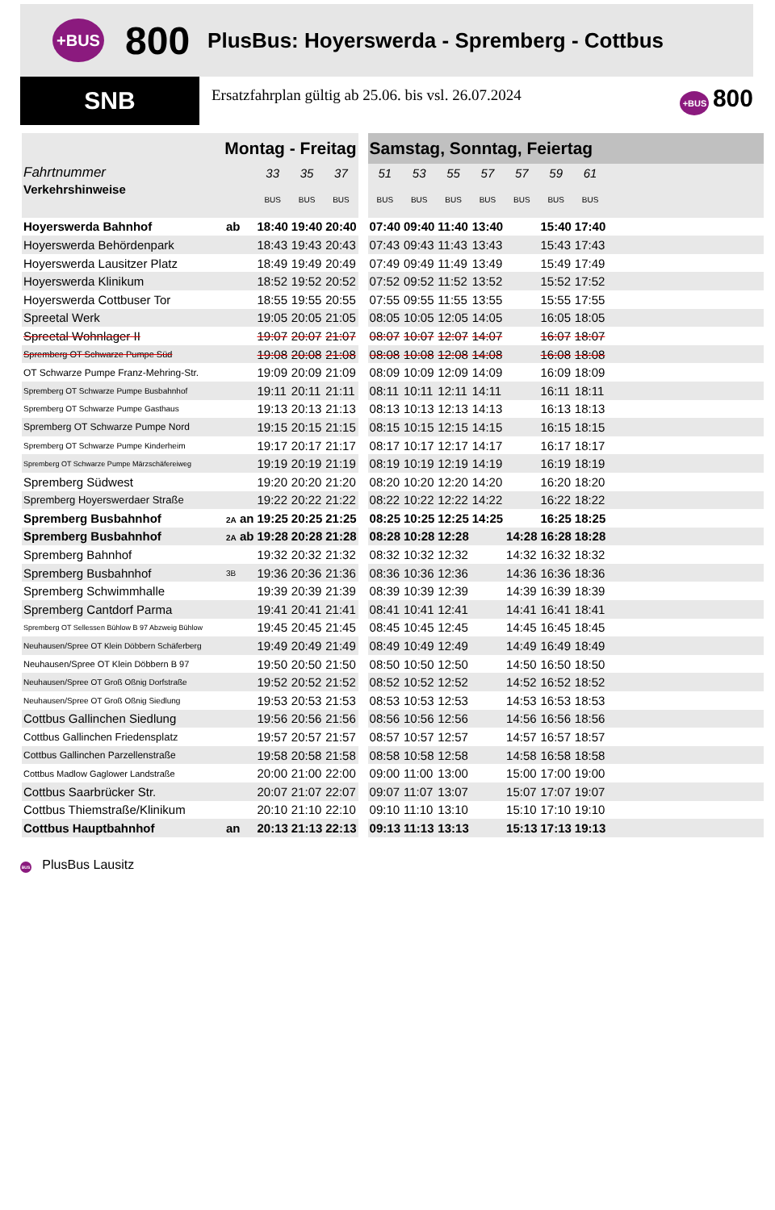+BUS 800 PlusBus: Hoyerswerda - Spremberg - Cottbus
SNB
Ersatzfahrplan gültig ab 25.06. bis vsl. 26.07.2024
+BUS 800
| Montag - Freitag | | | | | | Samstag, Sonntag, Feiertag | | | | | | | |
| Fahrtnummer | | 33 | 35 | 37 | | 51 | 53 | 55 | 57 | 57 | 59 | 61 | |
| Verkehrshinweise | | BUS | BUS | BUS | | BUS | BUS | BUS | BUS | BUS | BUS | BUS | |
| Hoyerswerda Bahnhof | ab | 18:40 | 19:40 | 20:40 | | 07:40 | 09:40 | 11:40 | 13:40 | | 15:40 | 17:40 | |
| Hoyerswerda Behördenpark | | 18:43 | 19:43 | 20:43 | | 07:43 | 09:43 | 11:43 | 13:43 | | 15:43 | 17:43 | |
| Hoyerswerda Lausitzer Platz | | 18:49 | 19:49 | 20:49 | | 07:49 | 09:49 | 11:49 | 13:49 | | 15:49 | 17:49 | |
| Hoyerswerda Klinikum | | 18:52 | 19:52 | 20:52 | | 07:52 | 09:52 | 11:52 | 13:52 | | 15:52 | 17:52 | |
| Hoyerswerda Cottbuser Tor | | 18:55 | 19:55 | 20:55 | | 07:55 | 09:55 | 11:55 | 13:55 | | 15:55 | 17:55 | |
| Spreetal Werk | | 19:05 | 20:05 | 21:05 | | 08:05 | 10:05 | 12:05 | 14:05 | | 16:05 | 18:05 | |
| Spreetal Wohnlager II | | 19:07 | 20:07 | 21:07 | | 08:07 | 10:07 | 12:07 | 14:07 | | 16:07 | 18:07 | |
| Spremberg OT Schwarze Pumpe Süd | | 19:08 | 20:08 | 21:08 | | 08:08 | 10:08 | 12:08 | 14:08 | | 16:08 | 18:08 | |
| OT Schwarze Pumpe Franz-Mehring-Str. | | 19:09 | 20:09 | 21:09 | | 08:09 | 10:09 | 12:09 | 14:09 | | 16:09 | 18:09 | |
| Spremberg OT Schwarze Pumpe Busbahnhof | | 19:11 | 20:11 | 21:11 | | 08:11 | 10:11 | 12:11 | 14:11 | | 16:11 | 18:11 | |
| Spremberg OT Schwarze Pumpe Gasthaus | | 19:13 | 20:13 | 21:13 | | 08:13 | 10:13 | 12:13 | 14:13 | | 16:13 | 18:13 | |
| Spremberg OT Schwarze Pumpe Nord | | 19:15 | 20:15 | 21:15 | | 08:15 | 10:15 | 12:15 | 14:15 | | 16:15 | 18:15 | |
| Spremberg OT Schwarze Pumpe Kinderheim | | 19:17 | 20:17 | 21:17 | | 08:17 | 10:17 | 12:17 | 14:17 | | 16:17 | 18:17 | |
| Spremberg OT Schwarze Pumpe Märzschäfereiweg | | 19:19 | 20:19 | 21:19 | | 08:19 | 10:19 | 12:19 | 14:19 | | 16:19 | 18:19 | |
| Spremberg Südwest | | 19:20 | 20:20 | 21:20 | | 08:20 | 10:20 | 12:20 | 14:20 | | 16:20 | 18:20 | |
| Spremberg Hoyerswerdaer Straße | | 19:22 | 20:22 | 21:22 | | 08:22 | 10:22 | 12:22 | 14:22 | | 16:22 | 18:22 | |
| Spremberg Busbahnhof | 2A an | 19:25 | 20:25 | 21:25 | | 08:25 | 10:25 | 12:25 | 14:25 | | 16:25 | 18:25 | |
| Spremberg Busbahnhof | 2A ab | 19:28 | 20:28 | 21:28 | | 08:28 | 10:28 | 12:28 | | 14:28 | 16:28 | 18:28 | |
| Spremberg Bahnhof | | 19:32 | 20:32 | 21:32 | | 08:32 | 10:32 | 12:32 | | 14:32 | 16:32 | 18:32 | |
| Spremberg Busbahnhof | 3B | 19:36 | 20:36 | 21:36 | | 08:36 | 10:36 | 12:36 | | 14:36 | 16:36 | 18:36 | |
| Spremberg Schwimmhalle | | 19:39 | 20:39 | 21:39 | | 08:39 | 10:39 | 12:39 | | 14:39 | 16:39 | 18:39 | |
| Spremberg Cantdorf Parma | | 19:41 | 20:41 | 21:41 | | 08:41 | 10:41 | 12:41 | | 14:41 | 16:41 | 18:41 | |
| Spremberg OT Sellessen Bühlow B 97 Abzweig Bühlow | | 19:45 | 20:45 | 21:45 | | 08:45 | 10:45 | 12:45 | | 14:45 | 16:45 | 18:45 | |
| Neuhausen/Spree OT Klein Döbbern Schäferberg | | 19:49 | 20:49 | 21:49 | | 08:49 | 10:49 | 12:49 | | 14:49 | 16:49 | 18:49 | |
| Neuhausen/Spree OT Klein Döbbern B 97 | | 19:50 | 20:50 | 21:50 | | 08:50 | 10:50 | 12:50 | | 14:50 | 16:50 | 18:50 | |
| Neuhausen/Spree OT Groß Oßnig Dorfstraße | | 19:52 | 20:52 | 21:52 | | 08:52 | 10:52 | 12:52 | | 14:52 | 16:52 | 18:52 | |
| Neuhausen/Spree OT Groß Oßnig Siedlung | | 19:53 | 20:53 | 21:53 | | 08:53 | 10:53 | 12:53 | | 14:53 | 16:53 | 18:53 | |
| Cottbus Gallinchen Siedlung | | 19:56 | 20:56 | 21:56 | | 08:56 | 10:56 | 12:56 | | 14:56 | 16:56 | 18:56 | |
| Cottbus Gallinchen Friedensplatz | | 19:57 | 20:57 | 21:57 | | 08:57 | 10:57 | 12:57 | | 14:57 | 16:57 | 18:57 | |
| Cottbus Gallinchen Parzellenstraße | | 19:58 | 20:58 | 21:58 | | 08:58 | 10:58 | 12:58 | | 14:58 | 16:58 | 18:58 | |
| Cottbus Madlow Gaglower Landstraße | | 20:00 | 21:00 | 22:00 | | 09:00 | 11:00 | 13:00 | | 15:00 | 17:00 | 19:00 | |
| Cottbus Saarbrücker Str. | | 20:07 | 21:07 | 22:07 | | 09:07 | 11:07 | 13:07 | | 15:07 | 17:07 | 19:07 | |
| Cottbus Thiemstraße/Klinikum | | 20:10 | 21:10 | 22:10 | | 09:10 | 11:10 | 13:10 | | 15:10 | 17:10 | 19:10 | |
| Cottbus Hauptbahnhof | an | 20:13 | 21:13 | 22:13 | | 09:13 | 11:13 | 13:13 | | 15:13 | 17:13 | 19:13 | |
BUS PlusBus Lausitz